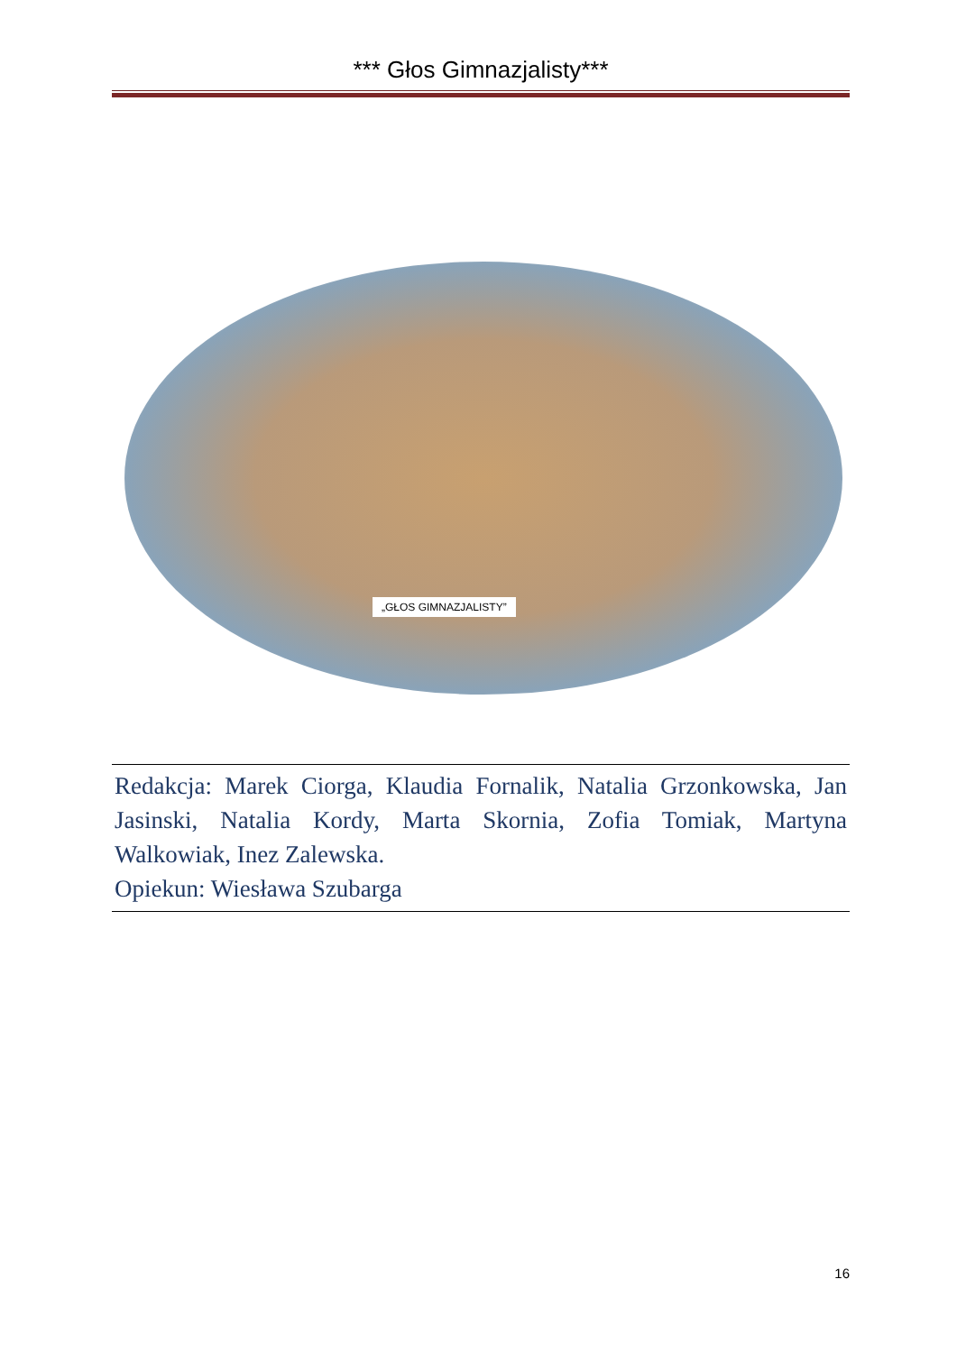*** Głos Gimnazjalisty***
„GŁOS GIMNAZJALISTY”
Redakcja: Marek Ciorga, Klaudia Fornalik, Natalia Grzonkowska, Jan Jasinski, Natalia Kordy, Marta Skornia, Zofia Tomiak, Martyna Walkowiak, Inez Zalewska.
Opiekun: Wiesława Szubarga
16